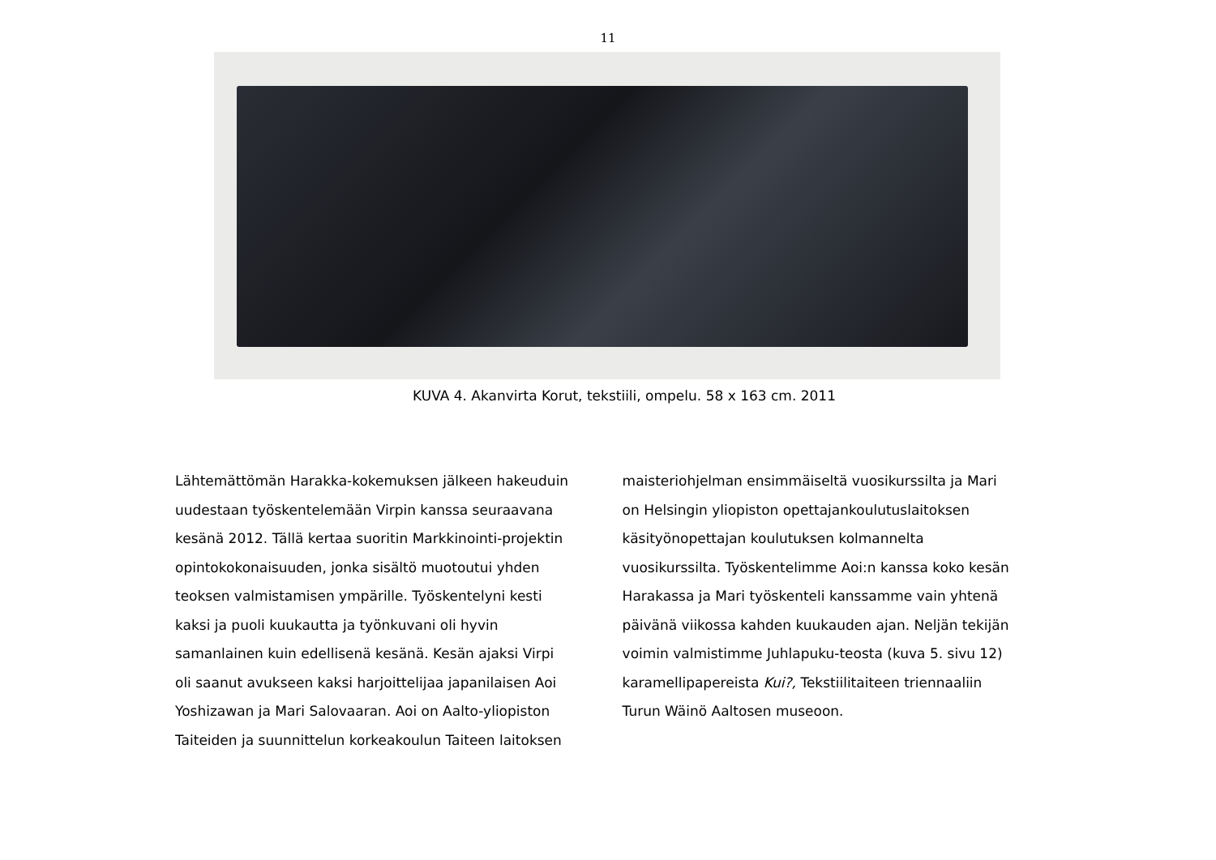11
KUVA 4. Akanvirta Korut, tekstiili, ompelu. 58 x 163 cm. 2011
Lähtemättömän Harakka-kokemuksen jälkeen hakeuduin uudestaan työskentelemään Virpin kanssa seuraavana kesänä 2012. Tällä kertaa suoritin Markkinointi-projektin opintokokonaisuuden, jonka sisältö muotoutui yhden teoksen valmistamisen ympärille. Työskentelyni kesti kaksi ja puoli kuukautta ja työnkuvani oli hyvin samanlainen kuin edellisenä kesänä. Kesän ajaksi Virpi oli saanut avukseen kaksi harjoittelijaa japanilaisen Aoi Yoshizawan ja Mari Salovaaran. Aoi on Aalto-yliopiston Taiteiden ja suunnittelun korkeakoulun Taiteen laitoksen
maisteriohjelman ensimmäiseltä vuosikurssilta ja Mari on Helsingin yliopiston opettajankoulutuslaitoksen käsityönopettajan koulutuksen kolmannelta vuosikurssilta. Työskentelimme Aoi:n kanssa koko kesän Harakassa ja Mari työskenteli kanssamme vain yhtenä päivänä viikossa kahden kuukauden ajan. Neljän tekijän voimin valmistimme Juhlapuku-teosta (kuva 5. sivu 12) karamellipapereista Kui?, Tekstiilitaiteen triennaaliin Turun Wäinö Aaltosen museoon.